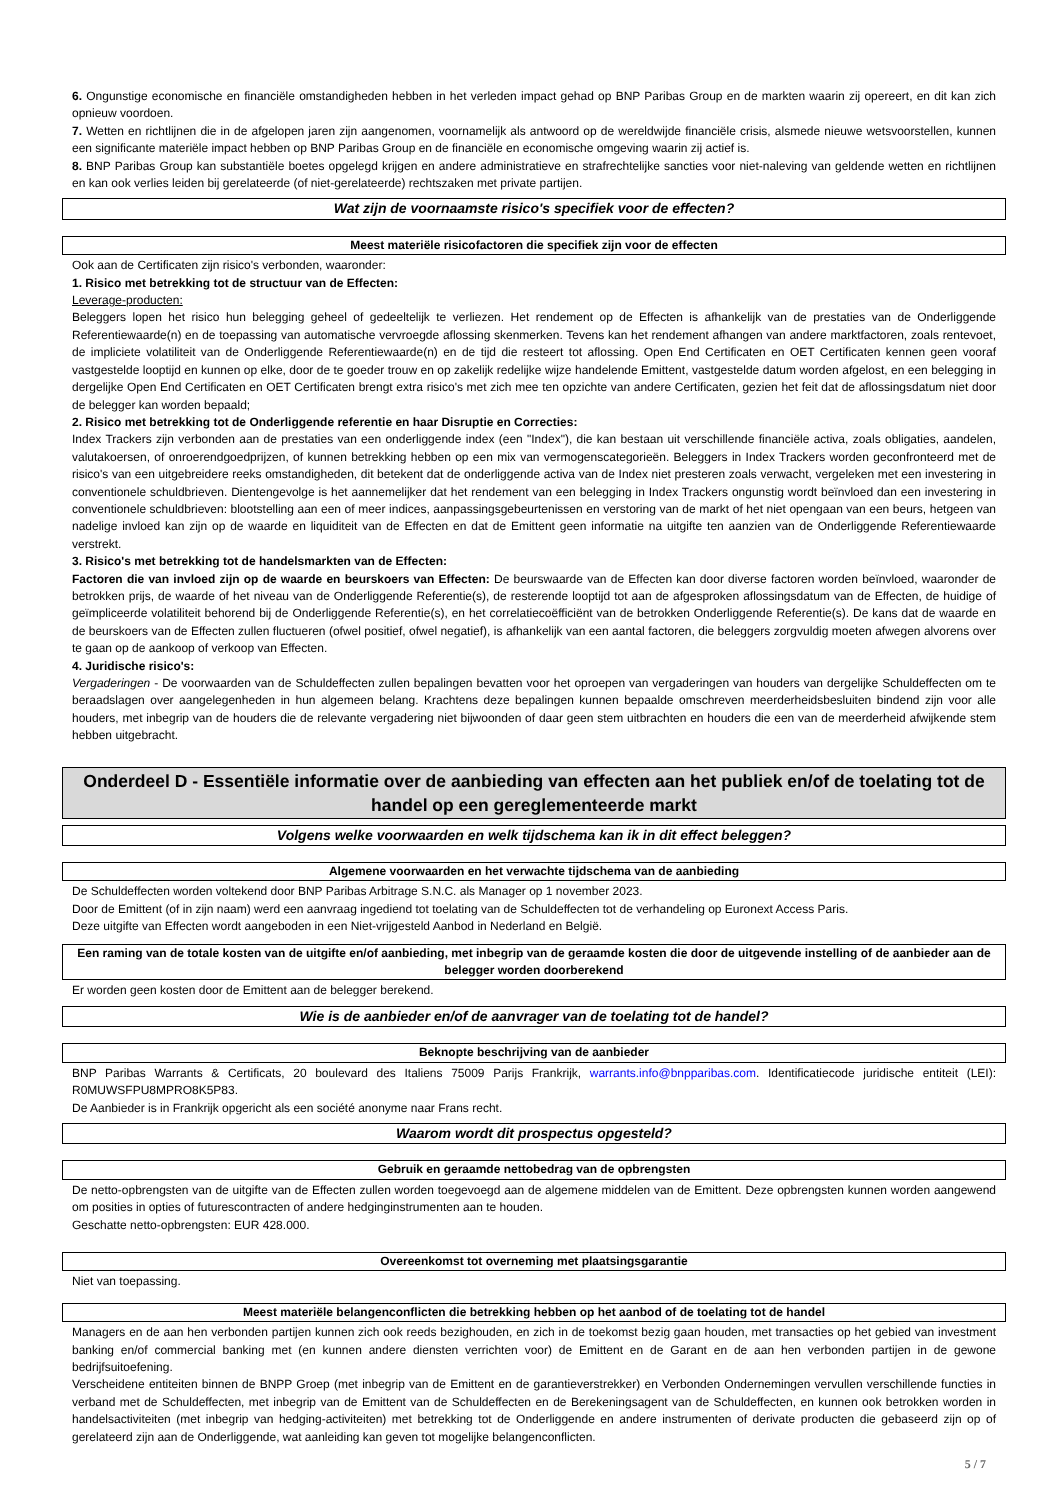6. Ongunstige economische en financiële omstandigheden hebben in het verleden impact gehad op BNP Paribas Group en de markten waarin zij opereert, en dit kan zich opnieuw voordoen.
7. Wetten en richtlijnen die in de afgelopen jaren zijn aangenomen, voornamelijk als antwoord op de wereldwijde financiële crisis, alsmede nieuwe wetsvoorstellen, kunnen een significante materiële impact hebben op BNP Paribas Group en de financiële en economische omgeving waarin zij actief is.
8. BNP Paribas Group kan substantiële boetes opgelegd krijgen en andere administratieve en strafrechtelijke sancties voor niet-naleving van geldende wetten en richtlijnen en kan ook verlies leiden bij gerelateerde (of niet-gerelateerde) rechtszaken met private partijen.
Wat zijn de voornaamste risico's specifiek voor de effecten?
Meest materiële risicofactoren die specifiek zijn voor de effecten
Ook aan de Certificaten zijn risico's verbonden, waaronder:
1. Risico met betrekking tot de structuur van de Effecten:
Leverage-producten:
Beleggers lopen het risico hun belegging geheel of gedeeltelijk te verliezen. Het rendement op de Effecten is afhankelijk van de prestaties van de Onderliggende Referentiewaarde(n) en de toepassing van automatische vervroegde aflossing skenmerken. Tevens kan het rendement afhangen van andere marktfactoren, zoals rentevoet, de impliciete volatiliteit van de Onderliggende Referentiewaarde(n) en de tijd die resteert tot aflossing. Open End Certificaten en OET Certificaten kennen geen vooraf vastgestelde looptijd en kunnen op elke, door de te goeder trouw en op zakelijk redelijke wijze handelende Emittent, vastgestelde datum worden afgelost, en een belegging in dergelijke Open End Certificaten en OET Certificaten brengt extra risico's met zich mee ten opzichte van andere Certificaten, gezien het feit dat de aflossingsdatum niet door de belegger kan worden bepaald;
2. Risico met betrekking tot de Onderliggende referentie en haar Disruptie en Correcties:
Index Trackers zijn verbonden aan de prestaties van een onderliggende index (een "Index"), die kan bestaan uit verschillende financiële activa, zoals obligaties, aandelen, valutakoersen, of onroerendgoedprijzen, of kunnen betrekking hebben op een mix van vermogenscategorieën. Beleggers in Index Trackers worden geconfronteerd met de risico's van een uitgebreidere reeks omstandigheden, dit betekent dat de onderliggende activa van de Index niet presteren zoals verwacht, vergeleken met een investering in conventionele schuldbrieven. Dientengevolge is het aannemelijker dat het rendement van een belegging in Index Trackers ongunstig wordt beïnvloed dan een investering in conventionele schuldbrieven: blootstelling aan een of meer indices, aanpassingsgebeurtenissen en verstoring van de markt of het niet opengaan van een beurs, hetgeen van nadelige invloed kan zijn op de waarde en liquiditeit van de Effecten en dat de Emittent geen informatie na uitgifte ten aanzien van de Onderliggende Referentiewaarde verstrekt.
3. Risico's met betrekking tot de handelsmarkten van de Effecten:
Factoren die van invloed zijn op de waarde en beurskoers van Effecten: De beurswaarde van de Effecten kan door diverse factoren worden beïnvloed, waaronder de betrokken prijs, de waarde of het niveau van de Onderliggende Referentie(s), de resterende looptijd tot aan de afgesproken aflossingsdatum van de Effecten, de huidige of geïmpliceerde volatiliteit behorend bij de Onderliggende Referentie(s), en het correlatiecoëfficiënt van de betrokken Onderliggende Referentie(s). De kans dat de waarde en de beurskoers van de Effecten zullen fluctueren (ofwel positief, ofwel negatief), is afhankelijk van een aantal factoren, die beleggers zorgvuldig moeten afwegen alvorens over te gaan op de aankoop of verkoop van Effecten.
4. Juridische risico's:
Vergaderingen - De voorwaarden van de Schuldeffecten zullen bepalingen bevatten voor het oproepen van vergaderingen van houders van dergelijke Schuldeffecten om te beraadslagen over aangelegenheden in hun algemeen belang. Krachtens deze bepalingen kunnen bepaalde omschreven meerderheidsbesluiten bindend zijn voor alle houders, met inbegrip van de houders die de relevante vergadering niet bijwoonden of daar geen stem uitbrachten en houders die een van de meerderheid afwijkende stem hebben uitgebracht.
Onderdeel D - Essentiële informatie over de aanbieding van effecten aan het publiek en/of de toelating tot de handel op een gereglementeerde markt
Volgens welke voorwaarden en welk tijdschema kan ik in dit effect beleggen?
Algemene voorwaarden en het verwachte tijdschema van de aanbieding
De Schuldeffecten worden voltekend door BNP Paribas Arbitrage S.N.C. als Manager op 1 november 2023.
Door de Emittent (of in zijn naam) werd een aanvraag ingediend tot toelating van de Schuldeffecten tot de verhandeling op Euronext Access Paris.
Deze uitgifte van Effecten wordt aangeboden in een Niet-vrijgesteld Aanbod in Nederland en België.
Een raming van de totale kosten van de uitgifte en/of aanbieding, met inbegrip van de geraamde kosten die door de uitgevende instelling of de aanbieder aan de belegger worden doorberekend
Er worden geen kosten door de Emittent aan de belegger berekend.
Wie is de aanbieder en/of de aanvrager van de toelating tot de handel?
Beknopte beschrijving van de aanbieder
BNP Paribas Warrants & Certificats, 20 boulevard des Italiens 75009 Parijs Frankrijk, warrants.info@bnpparibas.com. Identificatiecode juridische entiteit (LEI): R0MUWSFPU8MPRO8K5P83.
De Aanbieder is in Frankrijk opgericht als een société anonyme naar Frans recht.
Waarom wordt dit prospectus opgesteld?
Gebruik en geraamde nettobedrag van de opbrengsten
De netto-opbrengsten van de uitgifte van de Effecten zullen worden toegevoegd aan de algemene middelen van de Emittent. Deze opbrengsten kunnen worden aangewend om posities in opties of futurescontracten of andere hedginginstrumenten aan te houden.
Geschatte netto-opbrengsten: EUR 428.000.
Overeenkomst tot overneming met plaatsingsgarantie
Niet van toepassing.
Meest materiële belangenconflicten die betrekking hebben op het aanbod of de toelating tot de handel
Managers en de aan hen verbonden partijen kunnen zich ook reeds bezighouden, en zich in de toekomst bezig gaan houden, met transacties op het gebied van investment banking en/of commercial banking met (en kunnen andere diensten verrichten voor) de Emittent en de Garant en de aan hen verbonden partijen in de gewone bedrijfsuitoefening.
Verscheidene entiteiten binnen de BNPP Groep (met inbegrip van de Emittent en de garantieverstrekker) en Verbonden Ondernemingen vervullen verschillende functies in verband met de Schuldeffecten, met inbegrip van de Emittent van de Schuldeffecten en de Berekeningsagent van de Schuldeffecten, en kunnen ook betrokken worden in handelsactiviteiten (met inbegrip van hedging-activiteiten) met betrekking tot de Onderliggende en andere instrumenten of derivate producten die gebaseerd zijn op of gerelateerd zijn aan de Onderliggende, wat aanleiding kan geven tot mogelijke belangenconflicten.
5 / 7